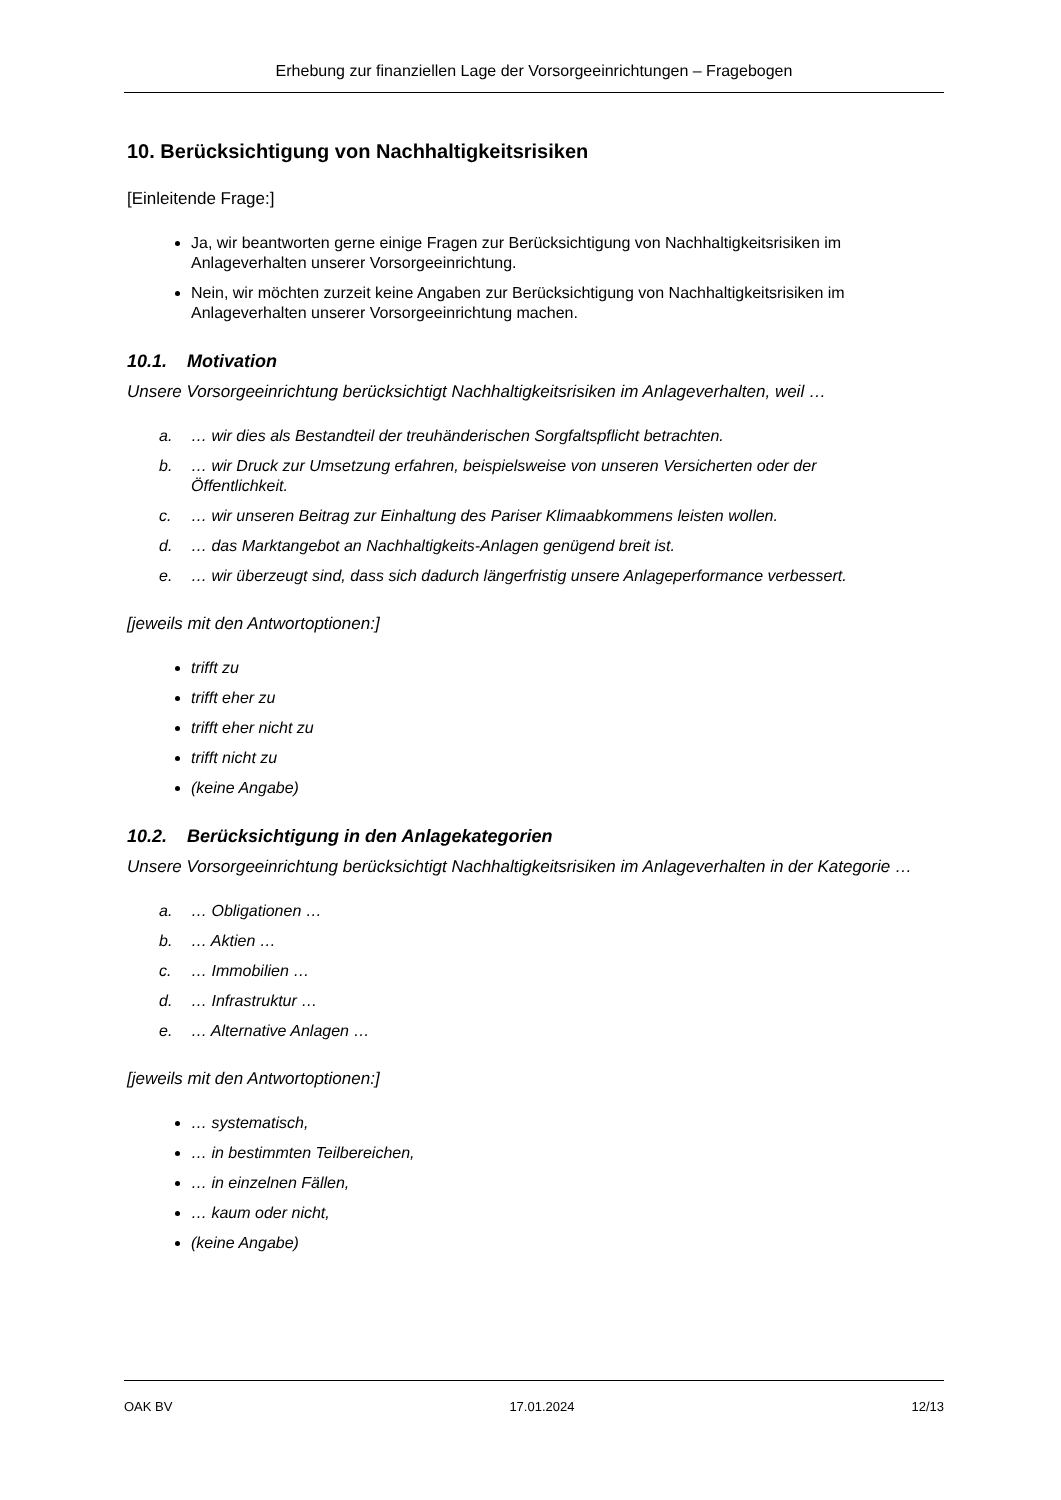Erhebung zur finanziellen Lage der Vorsorgeeinrichtungen – Fragebogen
10. Berücksichtigung von Nachhaltigkeitsrisiken
[Einleitende Frage:]
Ja, wir beantworten gerne einige Fragen zur Berücksichtigung von Nachhaltigkeitsrisiken im Anlageverhalten unserer Vorsorgeeinrichtung.
Nein, wir möchten zurzeit keine Angaben zur Berücksichtigung von Nachhaltigkeitsrisiken im Anlageverhalten unserer Vorsorgeeinrichtung machen.
10.1. Motivation
Unsere Vorsorgeeinrichtung berücksichtigt Nachhaltigkeitsrisiken im Anlageverhalten, weil …
a. … wir dies als Bestandteil der treuhänderischen Sorgfaltspflicht betrachten.
b. … wir Druck zur Umsetzung erfahren, beispielsweise von unseren Versicherten oder der
Öffentlichkeit.
c. … wir unseren Beitrag zur Einhaltung des Pariser Klimaabkommens leisten wollen.
d. … das Marktangebot an Nachhaltigkeits-Anlagen genügend breit ist.
e. … wir überzeugt sind, dass sich dadurch längerfristig unsere Anlageperformance verbessert.
[jeweils mit den Antwortoptionen:]
trifft zu
trifft eher zu
trifft eher nicht zu
trifft nicht zu
(keine Angabe)
10.2. Berücksichtigung in den Anlagekategorien
Unsere Vorsorgeeinrichtung berücksichtigt Nachhaltigkeitsrisiken im Anlageverhalten in der Kategorie …
a. … Obligationen …
b. … Aktien …
c. … Immobilien …
d. … Infrastruktur …
e. … Alternative Anlagen …
[jeweils mit den Antwortoptionen:]
… systematisch,
… in bestimmten Teilbereichen,
… in einzelnen Fällen,
… kaum oder nicht,
(keine Angabe)
OAK BV 17.01.2024 12/13